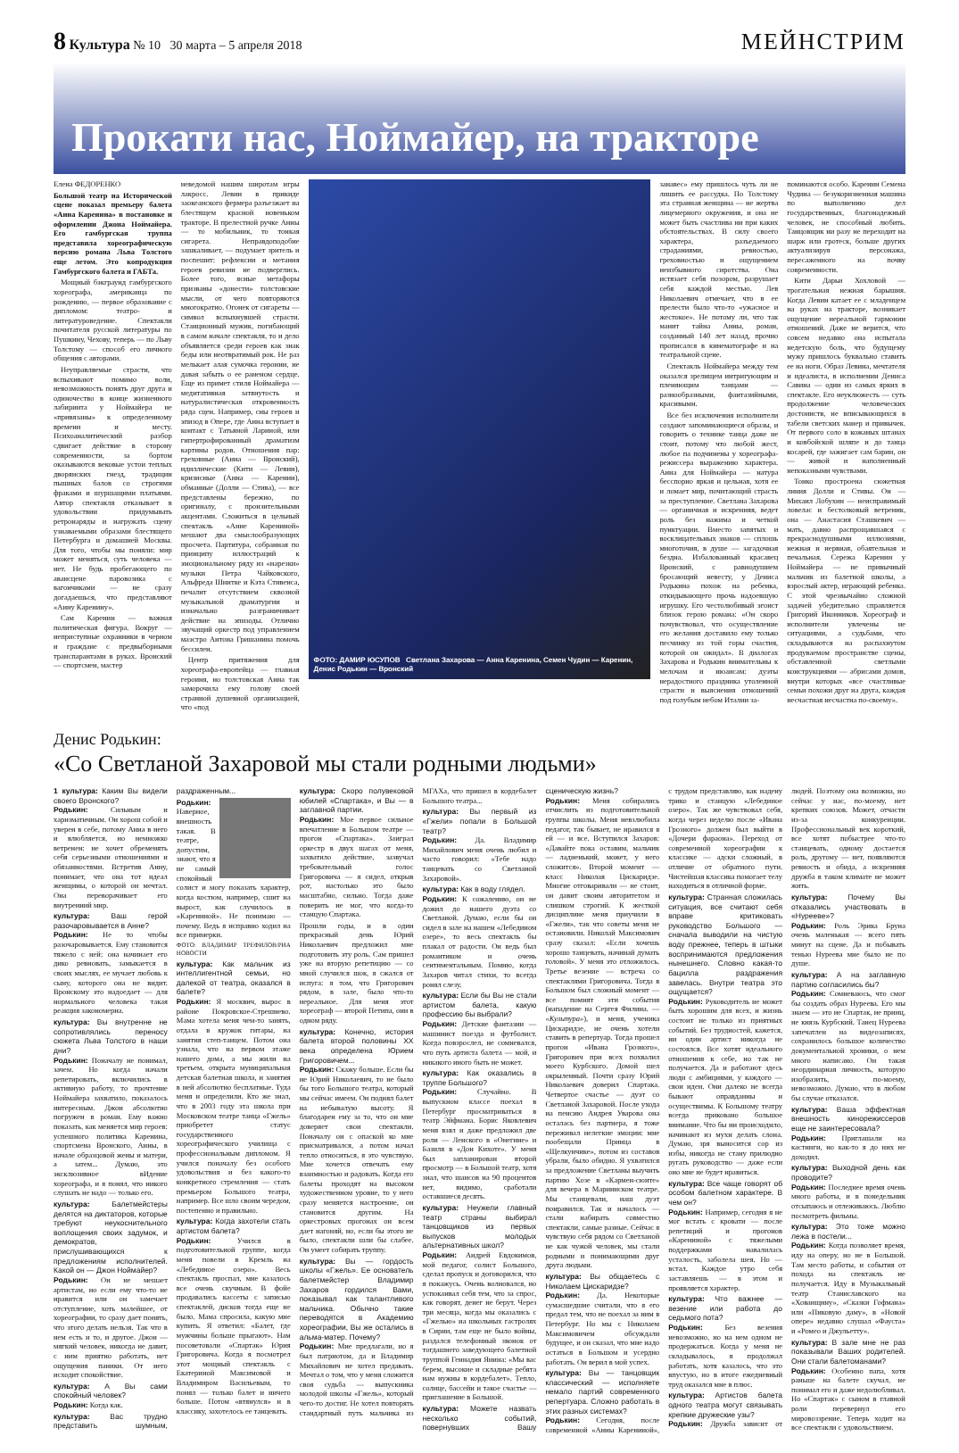8 Культура № 10 30 марта – 5 апреля 2018
МЕЙНСТРИМ
Прокати нас, Ноймайер, на тракторе
Елена ФЕДОРЕНКО
Большой театр на Исторической сцене показал премьеру балета «Анна Каренина» в постановке и оформлении Джона Ноймайера. Его гамбургская труппа представила хореографическую версию романа Льва Толстого еще летом. Это копродукция Гамбургского балета и ГАБТа.
Мощный бэкграунд гамбургского хореографа, американца по рождению, — первое образование с дипломом: театро- и литературоведение. Спектакли почитателя русской литературы по Пушкину, Чехову, теперь — по Льву Толстому — способ его личного общения с авторами.
Неуправляемые страсти, что вспыхивают помимо воли, невозможность понять друг друга и одиночество в конце жизненного лабиринта у Ноймайера не «привязаны» к определенному времени и месту. Психоаналитический разбор сдвигает действие в сторону современности, за бортом оказываются вековые устои теплых дворянских гнезд, традиции пышных балов со строгими фраками и шуршащими платьями. Автор спектакля отказывает в удовольствии придумывать ретронаряды и нагружать сцену узнаваемыми образами блестящего Петербурга и домашней Москвы. Для того, чтобы мы поняли: мир может меняться, суть человека — нет. Не будь пробегающего по авансцене паровозика с вагончиками — не сразу догадаешься, что представляют «Анну Каренину».
Сам Каренин — важная политическая фигура. Вокруг — неприступные охранники в черном и граждане с предвыборными транспарантами в руках. Вронский — спортсмен, мастер
неведомой нашим широтам игры лакросс. Левин в прикиде заокеанского фермера разъезжает на блестящем красной новеньком тракторе. В прелестной ручке Анны — то мобильник, то тонкая сигарета. Неправдоподобие зашкаливает, — подумает зритель и поспешит: рефлексии и метания героев ревизии не подверглись. Более того, ясные метафоры призваны «донести» толстовские мысли, от чего повторяются многократно. Огонек от сигареты — символ вспыхнувшей страсти. Станционный мужик, погибающий в самом начале спектакля, то и дело объявляется среди героев как знак беды или неотвратимый рок. Не раз мелькает алая сумочка героини, не давая забыть о ее раненом сердце. Еще из примет стиля Ноймайера — медитативная затянутость и натуралистическая откровенность ряда сцен. Например, сны героев и эпизод в Опере, где Анна вступает в контакт с Татьяной Лариной, или гипертрофированный драматизм картины родов. Отношения пар: греховные (Анна — Вронский), идиллические (Кити — Левин), кризисные (Анна — Каренин), обманные (Долли — Стива), — все представлены бережно, по оригиналу, с пронзительными акцентами. Сложиться в цельный спектакль «Анне Карениной» мешают два смыслообразующих просчета. Партитура, собранная по принципу иллюстраций к эмоциональному ряду из «нарезки» музыки Петра Чайковского, Альфреда Шнитке и Кэта Стивенса, печалит отсутствием сквозной музыкальной драматургии и изначально разграничивает действие на эпизоды. Отлично звучащий оркестр под управлением маэстро Антона Гришанина помочь бессилен.
Центр притяжения для хореографа-европейца — главная героиня, но толстовская Анна так заморочила ему голову своей странной душевной организацией, что «под
ФОТО: ДАМИР ЮСУПОВ Светлана Захарова — Анна Каренина, Семен Чудин — Каренин, Денис Родькин — Вронский
занавес» ему пришлось чуть ли не лишить ее рассудка. По Толстому эта странная женщина — не жертва лицемерного окружения, и она не может быть счастлива ни при каких обстоятельствах. В силу своего характера, разъедаемого страданиями, ревностью, греховностью и ощущением неизбывного сиротства. Она истязает себя позором, разрушает себя каждой местью. Лев Николаевич отмечает, что в ее прелести было что-то «ужасное и жестокое». Не потому ли, что так манит тайна Анны, роман, созданный 140 лет назад, прочно прописался в кинематографе и на театральной сцене.
Спектакль Ноймайера между тем оказался зрелищем интригующим и пленяющим танцами — разнообразными, фантазийными, красивыми.
Все без исключения исполнители создают запоминающиеся образы, и говорить о технике танца даже не стоит, потому что любой жест, любое па подчинены у хореографа-режиссера выражению характера. Анна для Ноймайера — натура бесспорно яркая и цельная, хотя ее и ломает мир, почитающий страсть за преступление. Светлана Захарова — органичная и искренняя, ведет роль без нажима и четкой пунктуации. Вместо запятых и восклицательных знаков — сплошь многоточия, в душе — загадочная бездна. Избалованный красавец Вронский, с равнодушием бросающий невесту, у Дениса Родькина похож на ребенка, откидывающего прочь надоевшую игрушку. Его честолюбивый эгоист близок герою романа: «Он скоро почувствовал, что осуществление его желания доставило ему только песчинку из той горы счастия, которой он ожидал». В диалогах Захарова и Родькин внимательны к мелочам и нюансам: дуэты нерадостного праздника утоленной страсти и выяснения отношений под голубым небом Италии за-
поминаются особо. Каренин Семена Чудина — безукоризненная машина по выполнению дел государственных, благонадежный человек, не способный любить. Танцовщик ни разу не переходит на шарж или гротеск, больше других актуализируя персонажа, пересаженного на почву современности.
Кити Дарьи Хохловой — трогательная нежная барышня. Когда Левин катает ее с младенцем на руках на тракторе, возникает ощущение нереальной гармонии отношений. Даже не верится, что совсем недавно она испытала недетскую боль, что будущему мужу пришлось буквально ставить ее на ноги. Образ Левина, мечтателя и идеалиста, в исполнении Дениса Савина — один из самых ярких в спектакле. Его неуклюжесть — суть продолжение человеческих достоинств, не вписывающихся в табели светских манер и привычек. От первого соло в кожаных штанах и ковбойской шляпе и до танца косарей, где зажигает сам барин, он — живой и наполненный непоказными чувствами.
Тонко простроена сюжетная линия Долли и Стивы. Он — Михаил Лобухин — неисправимый ловелас и бестолковый ветреник, она — Анастасия Сташкевич — мать, давно распрощавшаяся с прекраснодушными иллюзиями, нежная и нервная, обаятельная и печальная. Сережа Каренин у Ноймайера — не привычный мальчик из балетной школы, а взрослый актер, играющий ребенка. С этой чрезвычайно сложной задачей убедительно справляется Григорий Иконников. Хореограф и исполнители увлечены не ситуациями, а судьбами, что складываются на распахнутом продуваемом пространстве сцены, обставленной светлыми конструкциями — абрисами домов, внутри которых «все счастливые семьи похожи друг на друга, каждая несчастная несчастна по-своему».
Денис Родькин:
«Со Светланой Захаровой мы стали родными людьми»
1 культура: Каким Вы видели своего Вронского?
Родькин: Сильным и харизматичным. Он хорош собой и уверен в себе, потому Анна в него и влюбляется, но немножко ветренен: не хочет обременять себя серьезными отношениями и обязанностями. Встретив Анну, понимает, что она тот идеал женщины, о которой он мечтал. Она переворачивает его внутренний мир.
культура: Ваш герой разочаровывается в Анне?
Родькин: Не то чтобы разочаровывается. Ему становится тяжело с ней: она начинает его дико ревновать, замыкается в своих мыслях, ее мучает любовь к сыну, которого она не видит. Вронскому это надоедает — для нормального человека такая реакция закономерна.
культура: Вы внутренне не сопротивлялись переносу сюжета Льва Толстого в наши дни?
Родькин: Поначалу не понимал, зачем. Но когда начали репетировать, включились в активную работу, то прочтение Ноймайера захватило, показалось интересным. Джон абсолютно погружен в роман. Ему важно показать, как меняется мир героев: успешного политика Каренина, спортсмена Вронского, Анны, в начале образцовой жены и матери, а затем... Думаю, это эксклюзивное вИдение хореографа, и я понял, что никого слушать не надо — только его.
культура: Балетмейстеры делятся на диктаторов, которые требуют неукоснительного воплощения своих задумок, и демократов, прислушивающихся к предложениям исполнителей. Какой он — Джон Ноймайер?
Родькин: Он не мешает артистам, но если ему что-то не нравится или он замечает отступление, хоть малейшее, от хореографии, то сразу дает понять, что этого делать нельзя. Так что в нем есть и то, и другое. Джон — мягкий человек, никогда не давит, с ним приятно работать, нет ощущения паники. От него исходит спокойствие.
культура: А Вы сами спокойный человек?
Родькин: Когда как.
культура: Вас трудно представить шумным, раздраженным...
Родькин: Наверное, внешность такая. В театре, допустим, знают, что я не самый спокойный солист и могу показать характер, когда костюм, например, сшит на вырост, как случилось в «Карениной». Не понимаю — почему. Ведь я исправно ходил на все примерки.
ФОТО: ВЛАДИМИР ТРЕФИЛОВ/РИА НОВОСТИ
культура: Как мальчик из интеллигентной семьи, но далекой от театра, оказался в балете?
Родькин: Я москвич, вырос в районе Покровское-Стрешнево. Мама хотела меня чем-то занять, отдала в кружок гитары, на занятия степ-танцем. Потом она узнала, что на первом этаже нашего дома, а мы жили на третьем, открыта муниципальная детская балетная школа, и занятия в ней абсолютно бесплатные. Туда меня и определили. Кто же знал, что в 2003 году эта школа при Московском театре танца «Гжель» приобретет статус государственного хореографического училища с профессиональным дипломом. Я учился поначалу без особого удовольствия и без какого-то конкретного стремления — стать премьером Большого театра, например. Все шло своим чередом, постепенно и правильно.
культура: Когда захотели стать артистом балета?
Родькин: Учился в подготовительной группе, когда меня повели в Кремль на «Лебединое озеро». Весь спектакль проспал, мне казалось все очень скучным. В фойе продавались кассеты с записью спектаклей, дисков тогда еще не было. Мама спросила, какую мне купить. Я ответил: «Балет, где мужчины больше прыгают». Нам посоветовали «Спартак» Юрия Григоровича. Когда я посмотрел этот мощный спектакль с Екатериной Максимовой и Владимиром Васильевым, то понял — только балет и ничего больше. Потом «втянулся» и в классику, захотелось ее танцевать.
культура: Скоро полувековой юбилей «Спартака», и Вы — в заглавной партии.
Родькин: Мое первое сильное впечатление в Большом театре — прогон «Спартака». Заиграл оркестр в двух шагах от меня, захватило действие, зазвучал требовательный голос Григоровича — я сидел, открыв рот, настолько это было масштабно, сильно. Тогда даже поверить не мог, что когда-то станцую Спартака.
Прошли годы, и в один прекрасный день Юрий Николаевич предложил мне подготовить эту роль. Сам пришел уже на вторую репетицию — со мной случился шок, я сжался от испуга: я том, что Григорович рядом, в зале, было что-то нереальное. Для меня этот хореограф — второй Петипа, они в одном ряду.
культура: Конечно, история балета второй половины XX века определена Юрием Григоровичем...
Родькин: Скажу больше. Если бы не Юрий Николаевич, то не было бы того Большого театра, который мы сейчас имеем. Он поднял балет на небывалую высоту. Я благодарен ему за то, что он мне доверяет свои спектакли. Поначалу он с опаской ко мне присматривался, а потом начал тепло относиться, я это чувствую. Мне хочется отвечать ему взаимностью и радовать. Когда его балеты проходят на высоком художественном уровне, то у него сразу меняется настроение, он становится другим. На оркестровых прогонах он всем дает нагоняй, но, если бы этого не было, спектакли шли бы слабее. Он умеет собирать труппу.
культура: Вы — гордость школы «Гжель». Ее основатель балетмейстер Владимир Захаров гордился Вами, показывал как талантливого мальчика. Обычно такие переводятся в Академию хореографии, Вы же остались в альма-матер. Почему?
Родькин: Мне предлагали, но я был патриотом, да и Владимир Михайлович не хотел предавать. Мечтал о том, что у меня сложится своя судьба — выпускника молодой школы «Гжель», который чего-то достиг. Не хотел повторять стандартный путь мальчика из МГАХа, что пришел в кордебалет Большого театра...
культура: Вы первый из «Гжели» попали в Большой театр?
Родькин: Да. Владимир Михайлович меня очень любил и часто говорил: «Тебе надо танцевать со Светланой Захаровой».
культура: Как в воду глядел.
Родькин: К сожалению, он не дожил до нашего дуэта со Светланой. Думаю, если бы он сидел в зале на нашем «Лебедином озере», то весь спектакль бы плакал от радости. Он ведь был романтиком и очень сентиментальным. Помню, когда Захаров читал стихи, то всегда ронял слезу.
культура: Если бы Вы не стали артистом балета, какую профессию бы выбрали?
Родькин: Детские фантазии — машинист поезда и футболист. Когда повзрослел, не сомневался, что путь артиста балета — мой, и никакого иного быть не может.
культура: Как оказались в труппе Большого?
Родькин: Случайно. В выпускном классе поехал в Петербург просматриваться в театр Эйфмана. Борис Яковлевич меня взял и даже предложил две роли — Ленского в «Онегине» и Базиля в «Дон Кихоте». У меня был запланирован второй просмотр — в Большой театр, хотя знал, что шансов на 90 процентов нет, видимо, сработали оставшиеся десять.
культура: Неужели главный театр страны выбирал танцовщиков из первых выпусков молодых альтернативных школ?
Родькин: Андрей Евдокимов, мой педагог, солист Большого, сделал пропуск и договорился, что я покажусь. Очень волновался, но успокаивал себя тем, что за спрос, как говорят, денег не берут. Через три месяца, когда мы оказались с «Гжелью» на школьных гастролях в Сирии, там еще не было войны, раздался телефонный звонок от тогдашнего заведующего балетной труппой Геннадия Янина: «Мы вас берем, высокие и складные ребята нам нужны в кордебалет». Тепло, солнце, бассейн и такое счастье — приглашение в Большой.
культура: Можете назвать несколько событий, повернувших Вашу сценическую жизнь?
Родькин: Меня собирались отчислить из подготовительной группы школы. Меня невзлюбила педагог, так бывает, не нравился я ей — и все. Вступился Захаров: «Давайте пока оставим, мальчик — ладненький, может, у него сложится». Второй момент — класс Николая Цискаридзе. Многие отговаривали — не стоит, он давит своим авторитетом и слишком строгий. К жесткой дисциплине меня приучили в «Гжели», так что советы меня не остановили. Николай Максимович сразу сказал: «Если хочешь хорошо танцевать, начинай думать головой». У меня это отложилось. Третье везение — встреча со спектаклями Григоровича. Тогда в Большом был сложный момент — все помнят эти события (нападение на Сергея Филина. — «Культура»), и меня, ученика Цискаридзе, не очень хотели ставить в репертуар. Тогда прошел прогон «Ивана Грозного», Григорович при всех похвалил моего Курбского. Домой шел окрыленный. Почти сразу Юрий Николаевич доверил Спартака. Четвертое счастье — дуэт со Светланой Захаровой. После ухода на пенсию Андрея Уварова она осталась без партнера, я тоже переживал нелегкие эмоции: мне пообещали Принца в «Щелкунчике», потом из составов убрали, было обидно. Я ухватился за предложение Светланы выучить партию Хозе в «Кармен-сюите» для вечера в Мариинском театре. Мы станцевали, наш дуэт понравился. Так и началось — стали набирать совместно спектакли, самые разные. Сейчас я чувствую себя рядом со Светланой не как чужой человек, мы стали родными и понимающими друг друга людьми.
культура: Вы общаетесь с Николаем Цискаридзе?
Родькин: Да. Некоторые сумасшедшие считали, что я его предал тем, что не поехал за ним в Петербург. Но мы с Николаем Максимовичем обсуждали будущее, и он сказал, что мне надо остаться в Большом и усердно работать. Он верил в мой успех.
культура: Вы — танцовщик классический — исполняете немало партий современного репертуара. Сложно работать в этих разных системах?
Родькин: Сегодня, после современной «Анны Карениной», с трудом представляю, как надену трико и станцую «Лебединое озеро». Так же чувствовал себя, когда через неделю после «Ивана Грозного» должен был выйти в «Дочери фараона». Переход от современной хореографии к классике — адски сложный, в отличие от обратного пути. Чистейшая классика помогает телу находиться в отличной форме.
культура: Странная сложилась ситуация, все считают себя вправе критиковать руководство Большого — сначала выводили на чистую воду прежнее, теперь в штыки воспринимаются предложения нынешнего. Словно какая-то бацилла раздражения завелась. Внутри театра это ощущается?
Родькин: Руководитель не может быть хорошим для всех, и жизнь состоит не только из приятных событий. Без трудностей, кажется, ни один артист никогда не состоялся. Все хотят идеального отношения к себе, но так не получается. Да и работают здесь люди с амбициями, у каждого — свои идеи. Они далеко не всегда бывают оправданны и осуществимы. К Большому театру всегда приковано большое внимание. Что бы ни происходило, начинают из мухи делать слона. Думаю, зря выносится сор из избы, никогда не стану прилюдно ругать руководство — даже если оно мне не будет нравиться.
культура: Все чаще говорят об особом балетном характере. В чем он?
Родькин: Например, сегодня я не мог встать с кровати — после репетиций и прогонов «Карениной» с тяжелыми поддержками навалилась усталость, заболела шея. Но — встал. Каждое утро себя заставляешь — в этом и проявляется характер.
культура: Что важнее — везение или работа до седьмого пота?
Родькин: Без везения невозможно, но на нем одном не продержаться. Когда у меня не складывалось, я продолжал работать, хотя казалось, что это впустую, но в итоге ежедневный труд оказался мне в плюс.
культура: Артистов балета одного театра могут связывать крепкие дружеские узы?
Родькин: Дружба зависит от людей. Поэтому она возможна, но сейчас у нас, по-моему, нет крепких союзов. Может, отчасти из-за конкуренции. Профессиональный век короткий, все хотят побыстрее что-то станцевать, одному достается роль, другому — нет, появляются ревность и обида, а искренняя дружба в таком климате не может жить.
культура: Почему Вы отказались участвовать в «Нурееве»?
Родькин: Роль Эрика Бруна очень маленькая — всего пять минут на сцене. Да и побывать тенью Нуреева мне было не по душе.
культура: А на заглавную партию согласились бы?
Родькин: Сомневаюсь, что смог бы создать образ Нуреева. Его мы знаем — это не Спартак, не принц, не князь Курбский. Танец Нуреева запечатлен на видеозаписях, сохранилось большое количество документальной хроники, о нем много написано. Он такая неординарная личность, которую изобразить, по-моему, невозможно. Думаю, что в любом бы случае отказался.
культура: Ваша эффектная внешность кинорежиссеров еще не заинтересовала?
Родькин: Приглашали на кастинги, но как-то я до них не доходил.
культура: Выходной день как проводите?
Родькин: Последнее время очень много работы, и в понедельник отсыпаюсь и отлеживаюсь. Люблю посмотреть фильмы.
культура: Это тоже можно лежа в постели...
Родькин: Когда позволяет время, иду на оперу, но не в Большой. Там место работы, и события от похода на спектакль не получается. Иду в Музыкальный театр Станиславского на «Хованщину», «Сказки Гофмана» или «Пиковую даму», в «Новой опере» недавно слушал «Фауста» и «Ромео и Джульетту».
культура: В зале мне не раз показывали Ваших родителей. Они стали балетоманами?
Родькин: Особенно папа, хотя раньше на балете скучал, не понимал его и даже недолюбливал. Но «Спартак» с сыном в главной роли перевернул его мировоззрение. Теперь ходит на все спектакли с удовольствием.